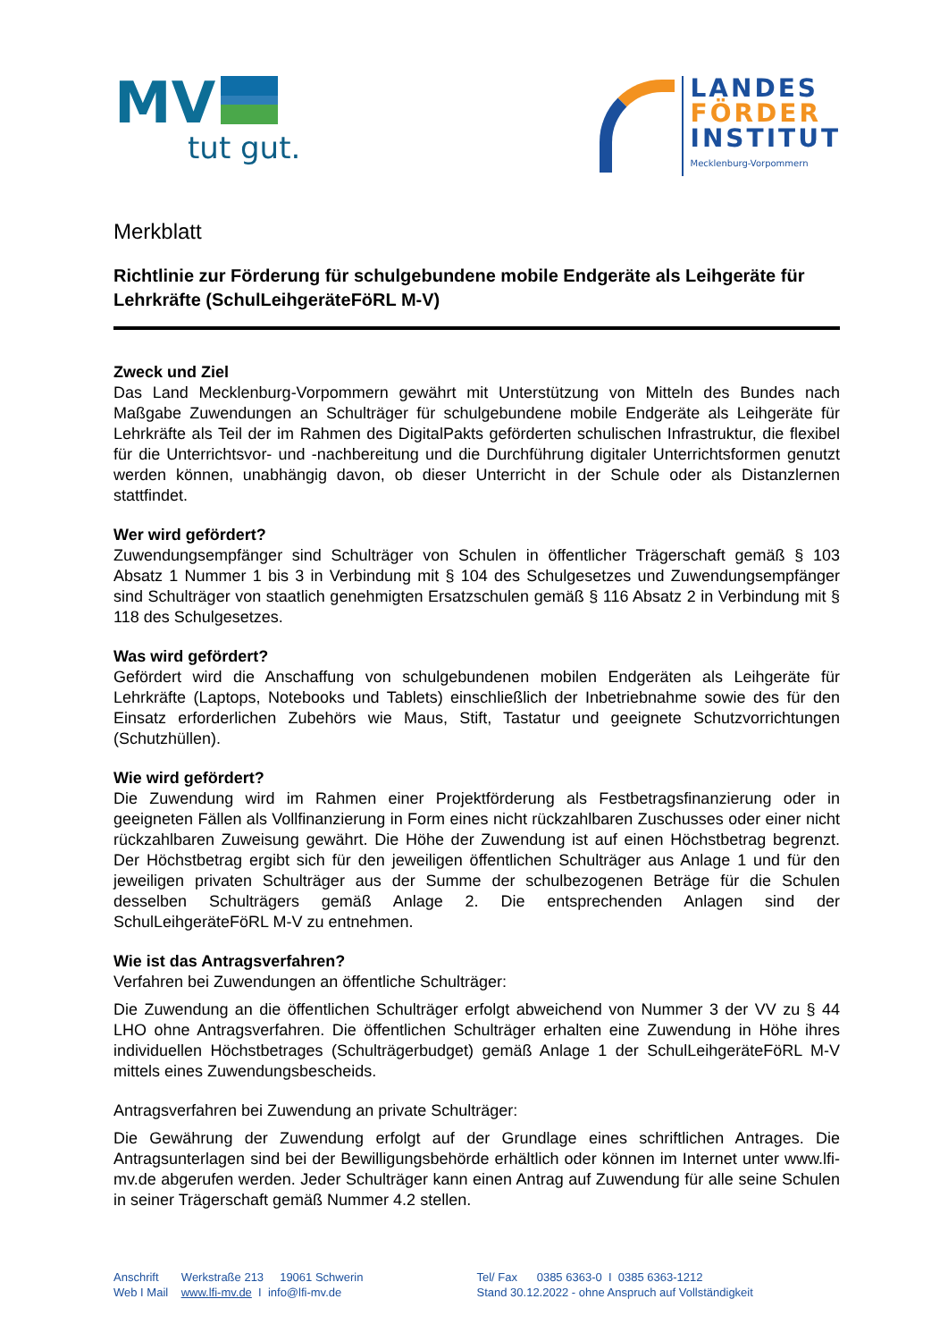MV
tut gut.
LANDES
FÖRDER
INSTITUT
Mecklenburg-Vorpommern
Merkblatt
Richtlinie zur Förderung für schulgebundene mobile Endgeräte als Leihgeräte für Lehrkräfte (SchulLeihgeräteFöRL M-V)
Zweck und Ziel
Das Land Mecklenburg-Vorpommern gewährt mit Unterstützung von Mitteln des Bundes nach Maßgabe Zuwendungen an Schulträger für schulgebundene mobile Endgeräte als Leihgeräte für Lehrkräfte als Teil der im Rahmen des DigitalPakts geförderten schulischen Infrastruktur, die flexibel für die Unterrichtsvor- und -nachbereitung und die Durchführung digitaler Unterrichtsformen genutzt werden können, unabhängig davon, ob dieser Unterricht in der Schule oder als Distanzlernen stattfindet.
Wer wird gefördert?
Zuwendungsempfänger sind Schulträger von Schulen in öffentlicher Trägerschaft gemäß § 103 Absatz 1 Nummer 1 bis 3 in Verbindung mit § 104 des Schulgesetzes und Zuwendungsempfänger sind Schulträger von staatlich genehmigten Ersatzschulen gemäß § 116 Absatz 2 in Verbindung mit § 118 des Schulgesetzes.
Was wird gefördert?
Gefördert wird die Anschaffung von schulgebundenen mobilen Endgeräten als Leihgeräte für Lehrkräfte (Laptops, Notebooks und Tablets) einschließlich der Inbetriebnahme sowie des für den Einsatz erforderlichen Zubehörs wie Maus, Stift, Tastatur und geeignete Schutzvorrichtungen (Schutzhüllen).
Wie wird gefördert?
Die Zuwendung wird im Rahmen einer Projektförderung als Festbetragsfinanzierung oder in geeigneten Fällen als Vollfinanzierung in Form eines nicht rückzahlbaren Zuschusses oder einer nicht rückzahlbaren Zuweisung gewährt. Die Höhe der Zuwendung ist auf einen Höchstbetrag begrenzt. Der Höchstbetrag ergibt sich für den jeweiligen öffentlichen Schulträger aus Anlage 1 und für den jeweiligen privaten Schulträger aus der Summe der schulbezogenen Beträge für die Schulen desselben Schulträgers gemäß Anlage 2. Die entsprechenden Anlagen sind der SchulLeihgeräteFöRL M-V zu entnehmen.
Wie ist das Antragsverfahren?
Verfahren bei Zuwendungen an öffentliche Schulträger:
Die Zuwendung an die öffentlichen Schulträger erfolgt abweichend von Nummer 3 der VV zu § 44 LHO ohne Antragsverfahren. Die öffentlichen Schulträger erhalten eine Zuwendung in Höhe ihres individuellen Höchstbetrages (Schulträgerbudget) gemäß Anlage 1 der SchulLeihgeräteFöRL M-V mittels eines Zuwendungsbescheids.
Antragsverfahren bei Zuwendung an private Schulträger:
Die Gewährung der Zuwendung erfolgt auf der Grundlage eines schriftlichen Antrages. Die Antragsunterlagen sind bei der Bewilligungsbehörde erhältlich oder können im Internet unter www.lfi-mv.de abgerufen werden. Jeder Schulträger kann einen Antrag auf Zuwendung für alle seine Schulen in seiner Trägerschaft gemäß Nummer 4.2 stellen.
Anschrift Werkstraße 213 19061 Schwerin
Web I Mail www.lfi-mv.de I info@lfi-mv.de
Tel/ Fax 0385 6363-0 I 0385 6363-1212
Stand 30.12.2022 - ohne Anspruch auf Vollständigkeit